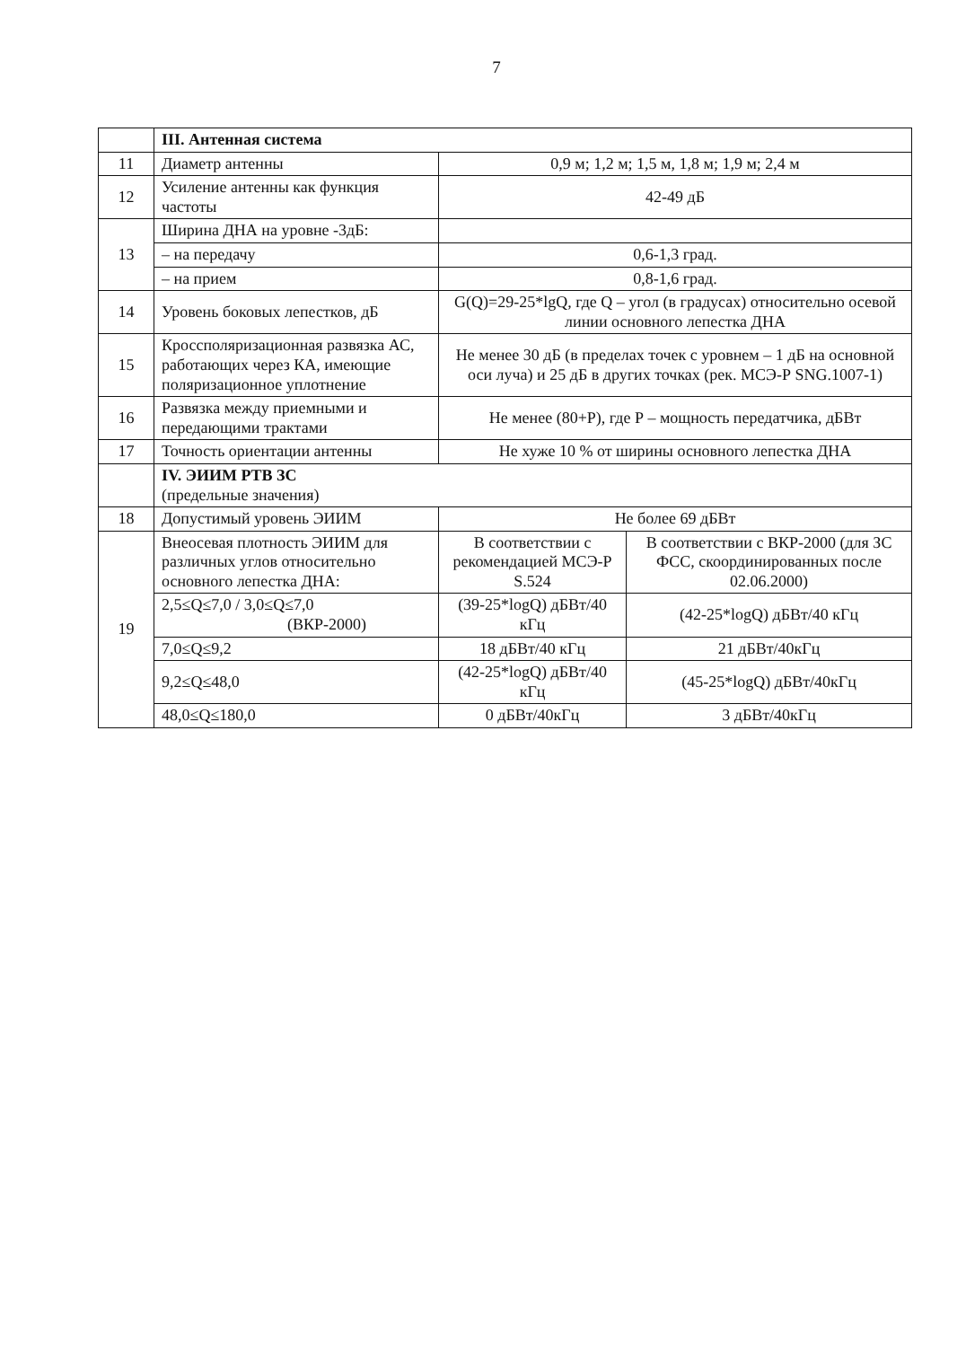7
| | III. Антенная система | | |
| 11 | Диаметр антенны | 0,9 м; 1,2 м; 1,5 м, 1,8 м; 1,9 м; 2,4 м | |
| 12 | Усиление антенны как функция частоты | 42-49 дБ | |
| 13 | Ширина ДНА на уровне -3дБ: | | |
| | – на передачу | 0,6-1,3 град. | |
| | – на прием | 0,8-1,6 град. | |
| 14 | Уровень боковых лепестков, дБ | G(Q)=29-25*lgQ, где Q – угол (в градусах) относительно осевой линии основного лепестка ДНА | |
| 15 | Кроссполяризационная развязка АС, работающих через КА, имеющие поляризационное уплотнение | Не менее 30 дБ (в пределах точек с уровнем – 1 дБ на основной оси луча) и 25 дБ в других точках (рек. МСЭ-Р SNG.1007-1) | |
| 16 | Развязка между приемными и передающими трактами | Не менее (80+Р), где Р – мощность передатчика, дБВт | |
| 17 | Точность ориентации антенны | Не хуже 10 % от ширины основного лепестка ДНА | |
| | IV. ЭИИМ РТВ ЗС (предельные значения) | | |
| 18 | Допустимый уровень ЭИИМ | Не более 69 дБВт | |
| 19 | Внеосевая плотность ЭИИМ для различных углов относительно основного лепестка ДНА: | В соответствии с рекомендацией МСЭ-Р S.524 | В соответствии с ВКР-2000 (для ЗС ФСС, скоординированных после 02.06.2000) |
| | 2,5≤Q≤7,0 / 3,0≤Q≤7,0 (ВКР-2000) | (39-25*logQ) дБВт/40 кГц | (42-25*logQ) дБВт/40 кГц |
| | 7,0≤Q≤9,2 | 18 дБВт/40 кГц | 21 дБВт/40кГц |
| | 9,2≤Q≤48,0 | (42-25*logQ) дБВт/40 кГц | (45-25*logQ) дБВт/40кГц |
| | 48,0≤Q≤180,0 | 0 дБВт/40кГц | 3 дБВт/40кГц |